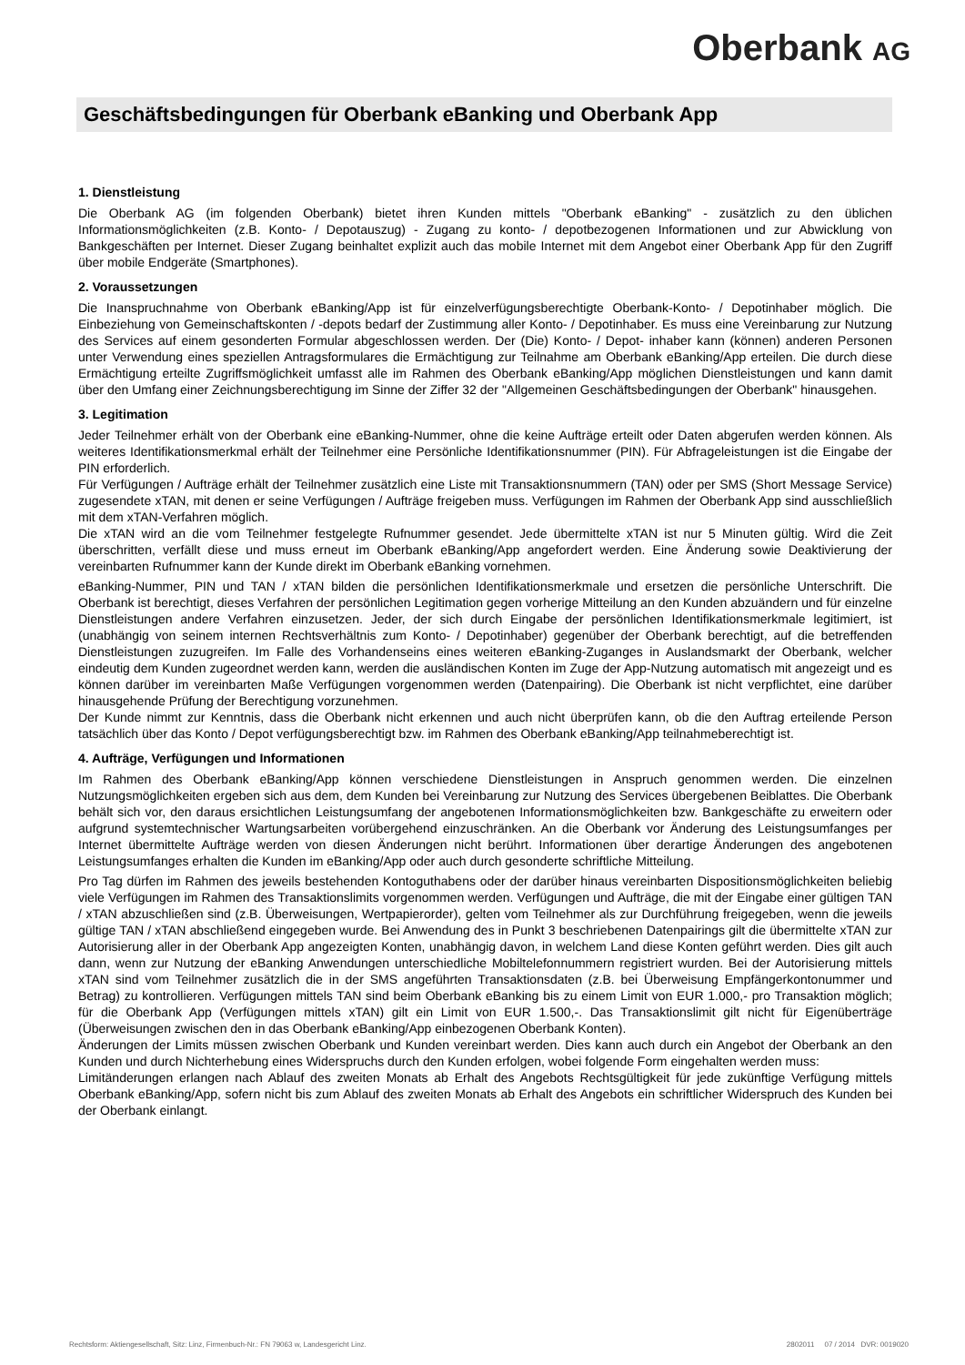Oberbank AG
Geschäftsbedingungen für Oberbank eBanking und Oberbank App
1. Dienstleistung
Die Oberbank AG (im folgenden Oberbank) bietet ihren Kunden mittels "Oberbank eBanking" - zusätzlich zu den üblichen Informationsmöglichkeiten (z.B. Konto- / Depotauszug) - Zugang zu konto- / depotbezogenen Informationen und zur Abwicklung von Bankgeschäften per Internet. Dieser Zugang beinhaltet explizit auch das mobile Internet mit dem Angebot einer Oberbank App für den Zugriff über mobile Endgeräte (Smartphones).
2. Voraussetzungen
Die Inanspruchnahme von Oberbank eBanking/App ist für einzelverfügungsberechtigte Oberbank-Konto- / Depotinhaber möglich. Die Einbeziehung von Gemeinschaftskonten / -depots bedarf der Zustimmung aller Konto- / Depotinhaber. Es muss eine Vereinbarung zur Nutzung des Services auf einem gesonderten Formular abgeschlossen werden. Der (Die) Konto- / Depot- inhaber kann (können) anderen Personen unter Verwendung eines speziellen Antragsformulares die Ermächtigung zur Teilnahme am Oberbank eBanking/App erteilen. Die durch diese Ermächtigung erteilte Zugriffsmöglichkeit umfasst alle im Rahmen des Oberbank eBanking/App möglichen Dienstleistungen und kann damit über den Umfang einer Zeichnungsberechtigung im Sinne der Ziffer 32 der "Allgemeinen Geschäftsbedingungen der Oberbank" hinausgehen.
3. Legitimation
Jeder Teilnehmer erhält von der Oberbank eine eBanking-Nummer, ohne die keine Aufträge erteilt oder Daten abgerufen werden können. Als weiteres Identifikationsmerkmal erhält der Teilnehmer eine Persönliche Identifikationsnummer (PIN). Für Abfrageleistungen ist die Eingabe der PIN erforderlich.
Für Verfügungen / Aufträge erhält der Teilnehmer zusätzlich eine Liste mit Transaktionsnummern (TAN) oder per SMS (Short Message Service) zugesendete xTAN, mit denen er seine Verfügungen / Aufträge freigeben muss. Verfügungen im Rahmen der Oberbank App sind ausschließlich mit dem xTAN-Verfahren möglich.
Die xTAN wird an die vom Teilnehmer festgelegte Rufnummer gesendet. Jede übermittelte xTAN ist nur 5 Minuten gültig. Wird die Zeit überschritten, verfällt diese und muss erneut im Oberbank eBanking/App angefordert werden. Eine Änderung sowie Deaktivierung der vereinbarten Rufnummer kann der Kunde direkt im Oberbank eBanking vornehmen.
eBanking-Nummer, PIN und TAN / xTAN bilden die persönlichen Identifikationsmerkmale und ersetzen die persönliche Unterschrift. Die Oberbank ist berechtigt, dieses Verfahren der persönlichen Legitimation gegen vorherige Mitteilung an den Kunden abzuändern und für einzelne Dienstleistungen andere Verfahren einzusetzen. Jeder, der sich durch Eingabe der persönlichen Identifikationsmerkmale legitimiert, ist (unabhängig von seinem internen Rechtsverhältnis zum Konto- / Depotinhaber) gegenüber der Oberbank berechtigt, auf die betreffenden Dienstleistungen zuzugreifen. Im Falle des Vorhandenseins eines weiteren eBanking-Zuganges in Auslandsmarkt der Oberbank, welcher eindeutig dem Kunden zugeordnet werden kann, werden die ausländischen Konten im Zuge der App-Nutzung automatisch mit angezeigt und es können darüber im vereinbarten Maße Verfügungen vorgenommen werden (Datenpairing). Die Oberbank ist nicht verpflichtet, eine darüber hinausgehende Prüfung der Berechtigung vorzunehmen.
Der Kunde nimmt zur Kenntnis, dass die Oberbank nicht erkennen und auch nicht überprüfen kann, ob die den Auftrag erteilende Person tatsächlich über das Konto / Depot verfügungsberechtigt bzw. im Rahmen des Oberbank eBanking/App teilnahmeberechtigt ist.
4. Aufträge, Verfügungen und Informationen
Im Rahmen des Oberbank eBanking/App können verschiedene Dienstleistungen in Anspruch genommen werden. Die einzelnen Nutzungsmöglichkeiten ergeben sich aus dem, dem Kunden bei Vereinbarung zur Nutzung des Services übergebenen Beiblattes. Die Oberbank behält sich vor, den daraus ersichtlichen Leistungsumfang der angebotenen Informationsmöglichkeiten bzw. Bankgeschäfte zu erweitern oder aufgrund systemtechnischer Wartungsarbeiten vorübergehend einzuschränken. An die Oberbank vor Änderung des Leistungsumfanges per Internet übermittelte Aufträge werden von diesen Änderungen nicht berührt. Informationen über derartige Änderungen des angebotenen Leistungsumfanges erhalten die Kunden im eBanking/App oder auch durch gesonderte schriftliche Mitteilung.
Pro Tag dürfen im Rahmen des jeweils bestehenden Kontoguthabens oder der darüber hinaus vereinbarten Dispositionsmöglichkeiten beliebig viele Verfügungen im Rahmen des Transaktionslimits vorgenommen werden. Verfügungen und Aufträge, die mit der Eingabe einer gültigen TAN / xTAN abzuschließen sind (z.B. Überweisungen, Wertpapierorder), gelten vom Teilnehmer als zur Durchführung freigegeben, wenn die jeweils gültige TAN / xTAN abschließend eingegeben wurde. Bei Anwendung des in Punkt 3 beschriebenen Datenpairings gilt die übermittelte xTAN zur Autorisierung aller in der Oberbank App angezeigten Konten, unabhängig davon, in welchem Land diese Konten geführt werden. Dies gilt auch dann, wenn zur Nutzung der eBanking Anwendungen unterschiedliche Mobiltelefonnummern registriert wurden. Bei der Autorisierung mittels xTAN sind vom Teilnehmer zusätzlich die in der SMS angeführten Transaktionsdaten (z.B. bei Überweisung Empfängerkontonummer und Betrag) zu kontrollieren. Verfügungen mittels TAN sind beim Oberbank eBanking bis zu einem Limit von EUR 1.000,- pro Transaktion möglich; für die Oberbank App (Verfügungen mittels xTAN) gilt ein Limit von EUR 1.500,-. Das Transaktionslimit gilt nicht für Eigenüberträge (Überweisungen zwischen den in das Oberbank eBanking/App einbezogenen Oberbank Konten).
Änderungen der Limits müssen zwischen Oberbank und Kunden vereinbart werden. Dies kann auch durch ein Angebot der Oberbank an den Kunden und durch Nichterhebung eines Widerspruchs durch den Kunden erfolgen, wobei folgende Form eingehalten werden muss:
Limitänderungen erlangen nach Ablauf des zweiten Monats ab Erhalt des Angebots Rechtsgültigkeit für jede zukünftige Verfügung mittels Oberbank eBanking/App, sofern nicht bis zum Ablauf des zweiten Monats ab Erhalt des Angebots ein schriftlicher Widerspruch des Kunden bei der Oberbank einlangt.
Rechtsform: Aktiengesellschaft, Sitz: Linz, Firmenbuch-Nr.: FN 79063 w, Landesgericht Linz. 2802011 07 / 2014 DVR: 0019020